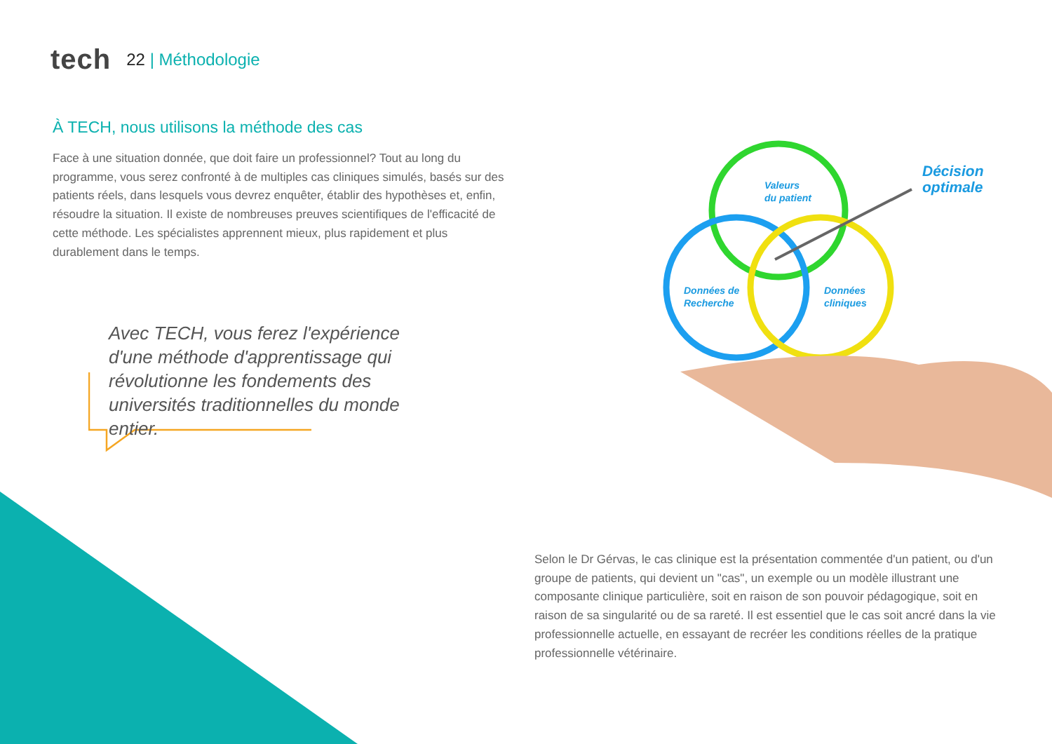tech
22 | Méthodologie
À TECH, nous utilisons la méthode des cas
Face à une situation donnée, que doit faire un professionnel? Tout au long du programme, vous serez confronté à de multiples cas cliniques simulés, basés sur des patients réels, dans lesquels vous devrez enquêter, établir des hypothèses et, enfin, résoudre la situation. Il existe de nombreuses preuves scientifiques de l'efficacité de cette méthode. Les spécialistes apprennent mieux, plus rapidement et plus durablement dans le temps.
Avec TECH, vous ferez l'expérience d'une méthode d'apprentissage qui révolutionne les fondements des universités traditionnelles du monde entier.
Valeurs
du patient
Données de
Recherche
Données
cliniques
Décision
optimale
Selon le Dr Gérvas, le cas clinique est la présentation commentée d'un patient, ou d'un groupe de patients, qui devient un "cas", un exemple ou un modèle illustrant une composante clinique particulière, soit en raison de son pouvoir pédagogique, soit en raison de sa singularité ou de sa rareté. Il est essentiel que le cas soit ancré dans la vie professionnelle actuelle, en essayant de recréer les conditions réelles de la pratique professionnelle vétérinaire.